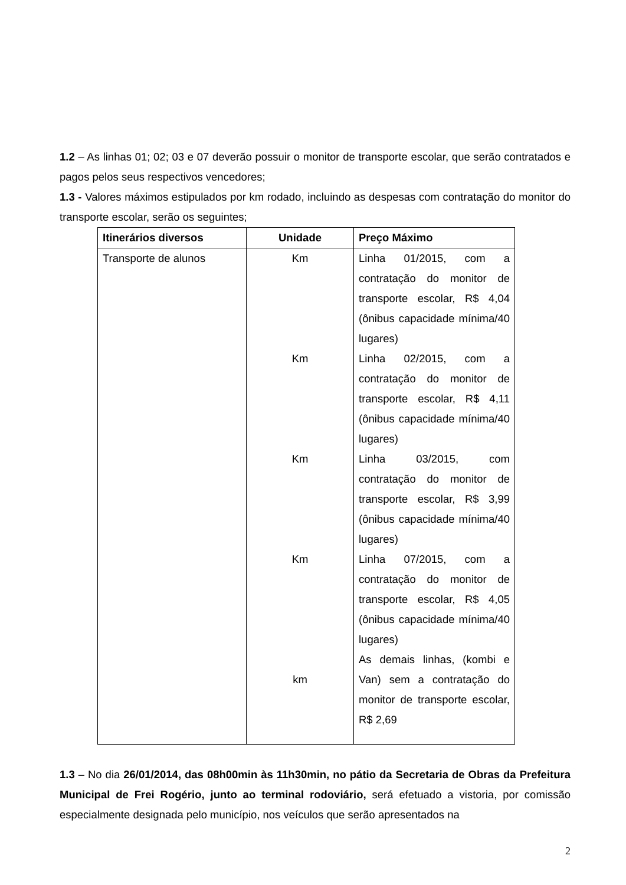1.2 – As linhas 01; 02; 03 e 07 deverão possuir o monitor de transporte escolar, que serão contratados e pagos pelos seus respectivos vencedores;
1.3 - Valores máximos estipulados por km rodado, incluindo as despesas com contratação do monitor do transporte escolar, serão os seguintes;
| Itinerários diversos | Unidade | Preço Máximo |
| --- | --- | --- |
| Transporte de alunos | Km Km Km Km km | Linha 01/2015, com a contratação do monitor de transporte escolar, R$ 4,04 (ônibus capacidade mínima/40 lugares) Linha 02/2015, com a contratação do monitor de transporte escolar, R$ 4,11 (ônibus capacidade mínima/40 lugares) Linha 03/2015, com contratação do monitor de transporte escolar, R$ 3,99 (ônibus capacidade mínima/40 lugares) Linha 07/2015, com a contratação do monitor de transporte escolar, R$ 4,05 (ônibus capacidade mínima/40 lugares) As demais linhas, (kombi e Van) sem a contratação do monitor de transporte escolar, R$ 2,69 |
1.3 – No dia 26/01/2014, das 08h00min às 11h30min, no pátio da Secretaria de Obras da Prefeitura Municipal de Frei Rogério, junto ao terminal rodoviário, será efetuado a vistoria, por comissão especialmente designada pelo município, nos veículos que serão apresentados na
2